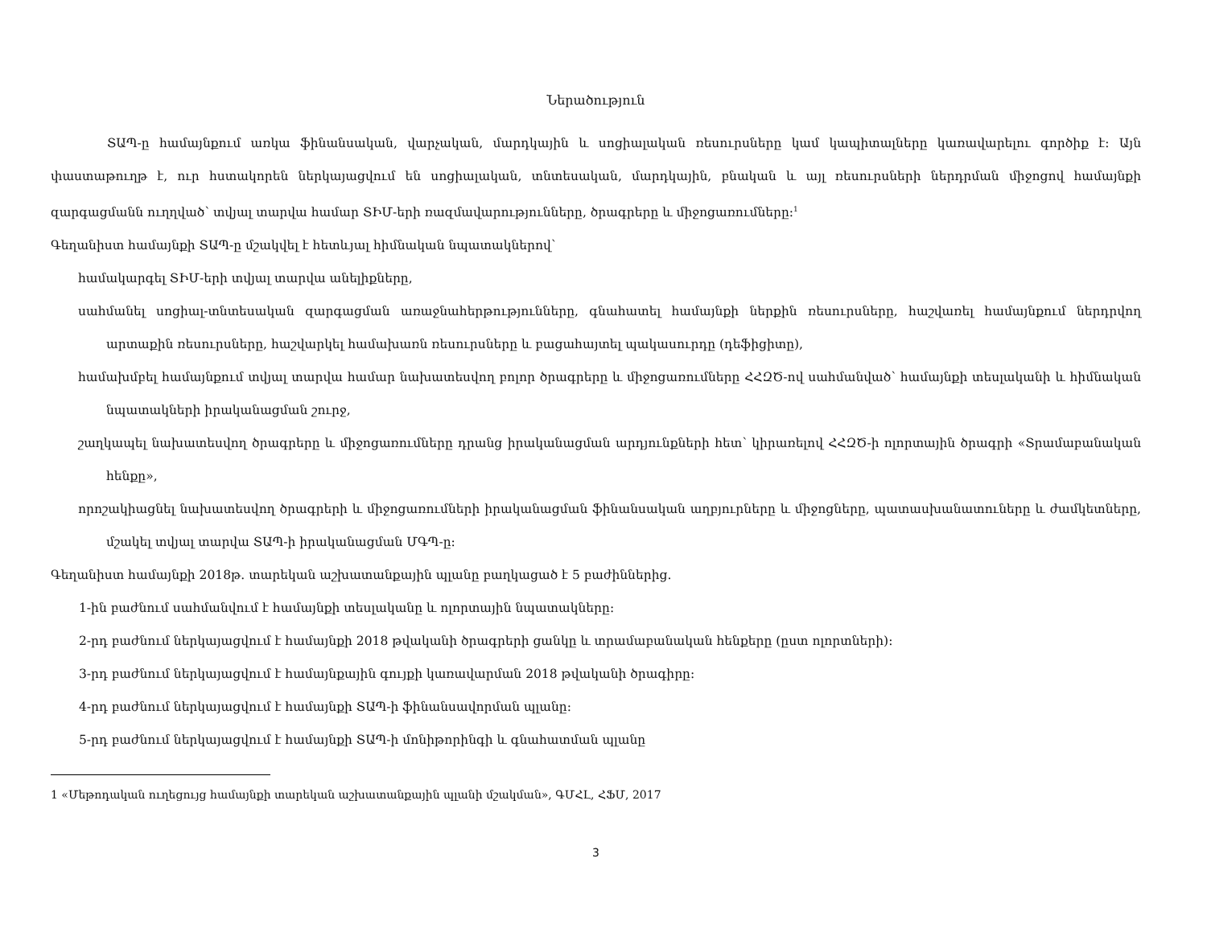Ներածություն
ՏԱՊ-ը համայնքում առկա ֆինանսական, վարչական, մարդկային և սոցիալական ռեսուրսները կամ կապիտալները կառավարելու գործիք է: Այն փաստաթուղթ է, ուր հստակորեն ներկայացվում են սոցիալական, տնտեսական, մարդկային, բնական և այլ ռեսուրսների ներդրման միջոցով համայնքի զարգացմանն ուղղված՝ տվյալ տարվա համար ՏԻՄ-երի ռազմավարությունները, ծրագրերը և միջոցառումները:<sup>1</sup>
Գեղանիստ համայնքի ՏԱՊ-ը մշակվել է հետևյալ հիմնական նպատակներով՝
համակարգել ՏԻՄ-երի տվյալ տարվա անելիքները,
սահմանել սոցիալ-տնտեսական զարգացման առաջնահերթությունները, գնահատել համայնքի ներքին ռեսուրսները, հաշվառել համայնքում ներդրվող արտաքին ռեսուրսները, հաշվարկել համախառն ռեսուրսները և բացահայտել պակասուրդը (դեֆիցիտը),
համախմբել համայնքում տվյալ տարվա համար նախատեսվող բոլոր ծրագրերը և միջոցառումները ՀՀԶԾ-ով սահմանված՝ համայնքի տեսլականի և հիմնական նպատակների իրականացման շուրջ,
շաղկապել նախատեսվող ծրագրերը և միջոցառումները դրանց իրականացման արդյունքների հետ՝ կիրառելով ՀՀԶԾ-ի ոլորտային ծրագրի «Տրամաբանական հենքը»,
որոշակիացնել նախատեսվող ծրագրերի և միջոցառումների իրականացման ֆինանսական աղբյուրները և միջոցները, պատասխանատուները և ժամկետները, մշակել տվյալ տարվա ՏԱՊ-ի իրականացման ՄԳՊ-ը:
Գեղանիստ համայնքի 2018թ. տարեկան աշխատանքային պլանը բաղկացած է 5 բաժիններից.
1-ին բաժնում սահմանվում է համայնքի տեսլականը և ոլորտային նպատակները:
2-րդ բաժնում ներկայացվում է համայնքի 2018 թվականի ծրագրերի ցանկը և տրամաբանական հենքերը (ըստ ոլորտների):
3-րդ բաժնում ներկայացվում է համայնքային գույքի կառավարման 2018 թվականի ծրագիրը:
4-րդ բաժնում ներկայացվում է համայնքի ՏԱՊ-ի ֆինանսավորման պլանը:
5-րդ բաժնում ներկայացվում է համայնքի ՏԱՊ-ի մոնիթորինգի և գնահատման պլանը
1 «Մեթոդական ուղեցույց համայնքի տարեկան աշխատանքային պլանի մշակման», ԳՄՀԼ, ՀՖՄ, 2017
3